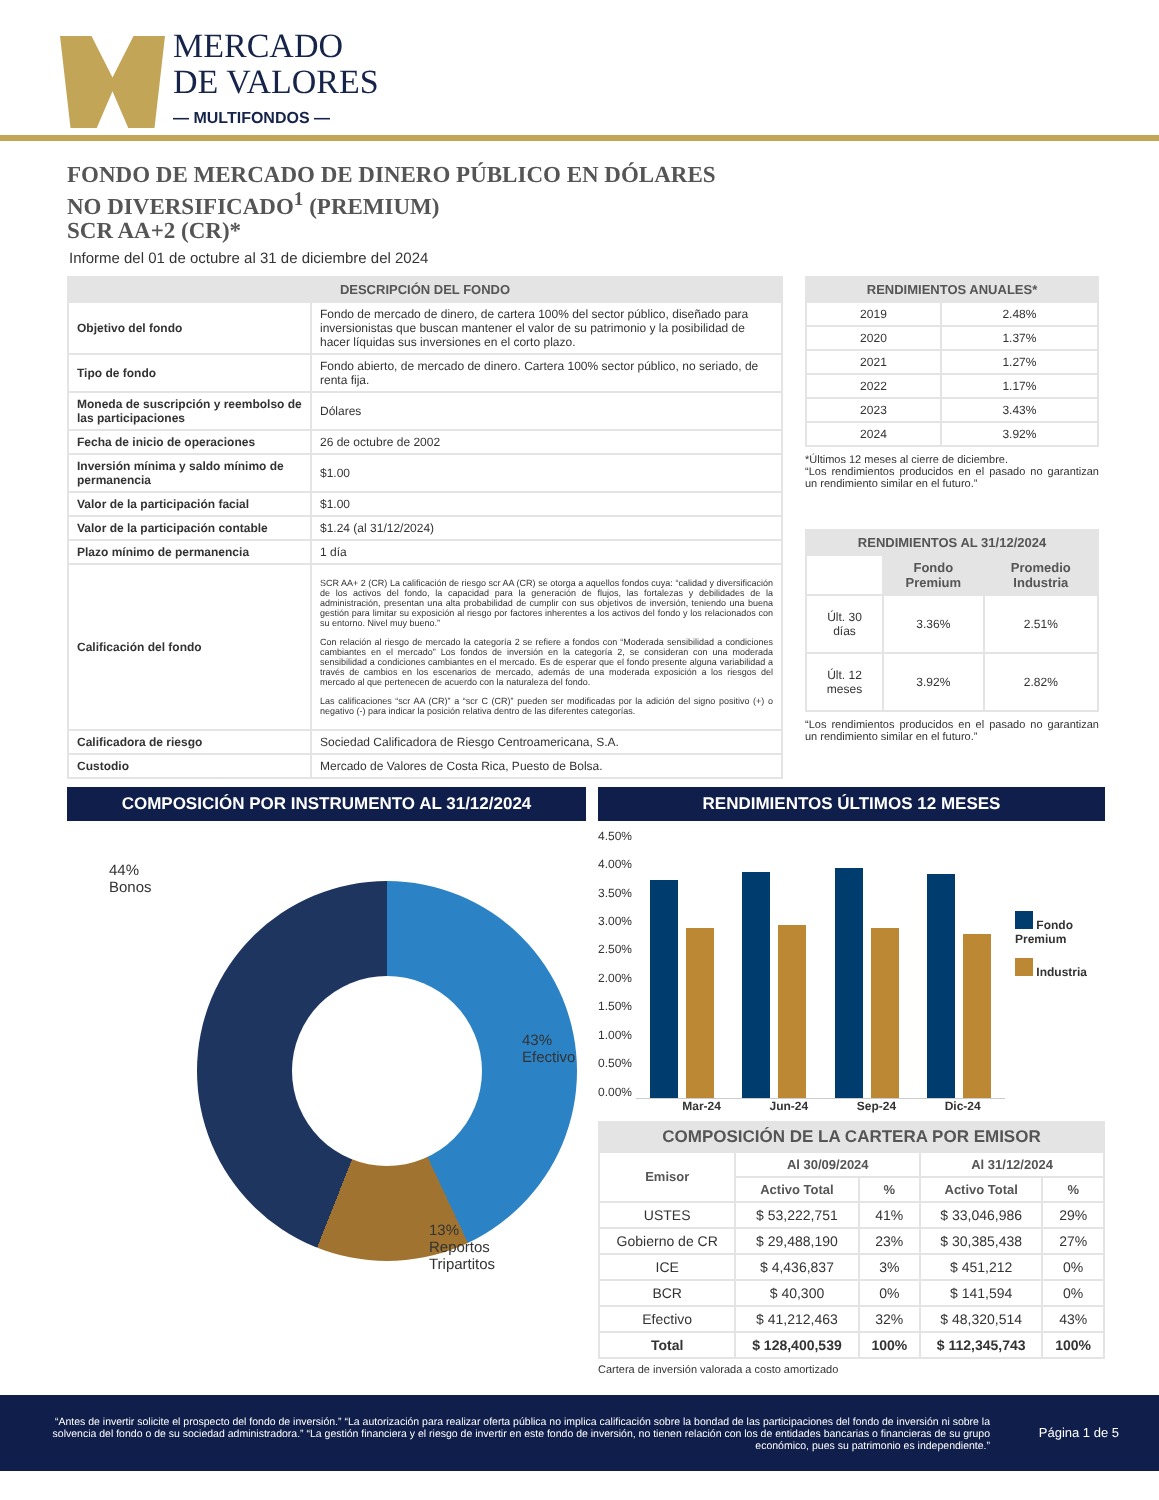MERCADO
DE VALORES
— MULTIFONDOS —
FONDO DE MERCADO DE DINERO PÚBLICO EN DÓLARES
NO DIVERSIFICADO<sup>1</sup> (PREMIUM)
SCR AA+2 (CR)*
Informe del 01 de octubre al 31 de diciembre del 2024
| DESCRIPCIÓN DEL FONDO | |
| --- | --- |
| Objetivo del fondo | Fondo de mercado de dinero, de cartera 100% del sector público, diseñado para inversionistas que buscan mantener el valor de su patrimonio y la posibilidad de hacer líquidas sus inversiones en el corto plazo. |
| Tipo de fondo | Fondo abierto, de mercado de dinero. Cartera 100% sector público, no seriado, de renta fija. |
| Moneda de suscripción y reembolso de las participaciones | Dólares |
| Fecha de inicio de operaciones | 26 de octubre de 2002 |
| Inversión mínima y saldo mínimo de permanencia | $1.00 |
| Valor de la participación facial | $1.00 |
| Valor de la participación contable | $1.24 (al 31/12/2024) |
| Plazo mínimo de permanencia | 1 día |
| Calificación del fondo | SCR AA+ 2 (CR) La calificación de riesgo scr AA (CR) se otorga a aquellos fondos cuya: “calidad y diversificación de los activos del fondo, la capacidad para la generación de flujos, las fortalezas y debilidades de la administración, presentan una alta probabilidad de cumplir con sus objetivos de inversión, teniendo una buena gestión para limitar su exposición al riesgo por factores inherentes a los activos del fondo y los relacionados con su entorno. Nivel muy bueno.” Con relación al riesgo de mercado la categoría 2 se refiere a fondos con “Moderada sensibilidad a condiciones cambiantes en el mercado” Los fondos de inversión en la categoría 2, se consideran con una moderada sensibilidad a condiciones cambiantes en el mercado. Es de esperar que el fondo presente alguna variabilidad a través de cambios en los escenarios de mercado, además de una moderada exposición a los riesgos del mercado al que pertenecen de acuerdo con la naturaleza del fondo. Las calificaciones “scr AA (CR)” a “scr C (CR)” pueden ser modificadas por la adición del signo positivo (+) o negativo (-) para indicar la posición relativa dentro de las diferentes categorías. |
| Calificadora de riesgo | Sociedad Calificadora de Riesgo Centroamericana, S.A. |
| Custodio | Mercado de Valores de Costa Rica, Puesto de Bolsa. |
| RENDIMIENTOS ANUALES* | |
| --- | --- |
| 2019 | 2.48% |
| 2020 | 1.37% |
| 2021 | 1.27% |
| 2022 | 1.17% |
| 2023 | 3.43% |
| 2024 | 3.92% |
*Últimos 12 meses al cierre de diciembre.
“Los rendimientos producidos en el pasado no garantizan un rendimiento similar en el futuro.”
| RENDIMIENTOS AL 31/12/2024 | | |
| --- | --- | --- |
| | Fondo Premium | Promedio Industria |
| Últ. 30 días | 3.36% | 2.51% |
| Últ. 12 meses | 3.92% | 2.82% |
“Los rendimientos producidos en el pasado no garantizan un rendimiento similar en el futuro.”
COMPOSICIÓN POR INSTRUMENTO AL 31/12/2024
44%
Bonos
43%
Efectivo
13%
Reportos
Tripartitos
RENDIMIENTOS ÚLTIMOS 12 MESES
4.50%
4.00%
3.50%
3.00%
2.50%
2.00%
1.50%
1.00%
0.50%
0.00%
Fondo Premium
Industria
Mar-24 Jun-24 Sep-24 Dic-24
| COMPOSICIÓN DE LA CARTERA POR EMISOR | | | | |
| --- | --- | --- | --- | --- |
| Emisor | Al 30/09/2024 | | Al 31/12/2024 | |
| | Activo Total | % | Activo Total | % |
| USTES | $ 53,222,751 | 41% | $ 33,046,986 | 29% |
| Gobierno de CR | $ 29,488,190 | 23% | $ 30,385,438 | 27% |
| ICE | $ 4,436,837 | 3% | $ 451,212 | 0% |
| BCR | $ 40,300 | 0% | $ 141,594 | 0% |
| Efectivo | $ 41,212,463 | 32% | $ 48,320,514 | 43% |
| Total | $ 128,400,539 | 100% | $ 112,345,743 | 100% |
Cartera de inversión valorada a costo amortizado
“Antes de invertir solicite el prospecto del fondo de inversión.” “La autorización para realizar oferta pública no implica calificación sobre la bondad de las participaciones del fondo de inversión ni sobre la solvencia del fondo o de su sociedad administradora.” “La gestión financiera y el riesgo de invertir en este fondo de inversión, no tienen relación con los de entidades bancarias o financieras de su grupo económico, pues su patrimonio es independiente.”
Página 1 de 5